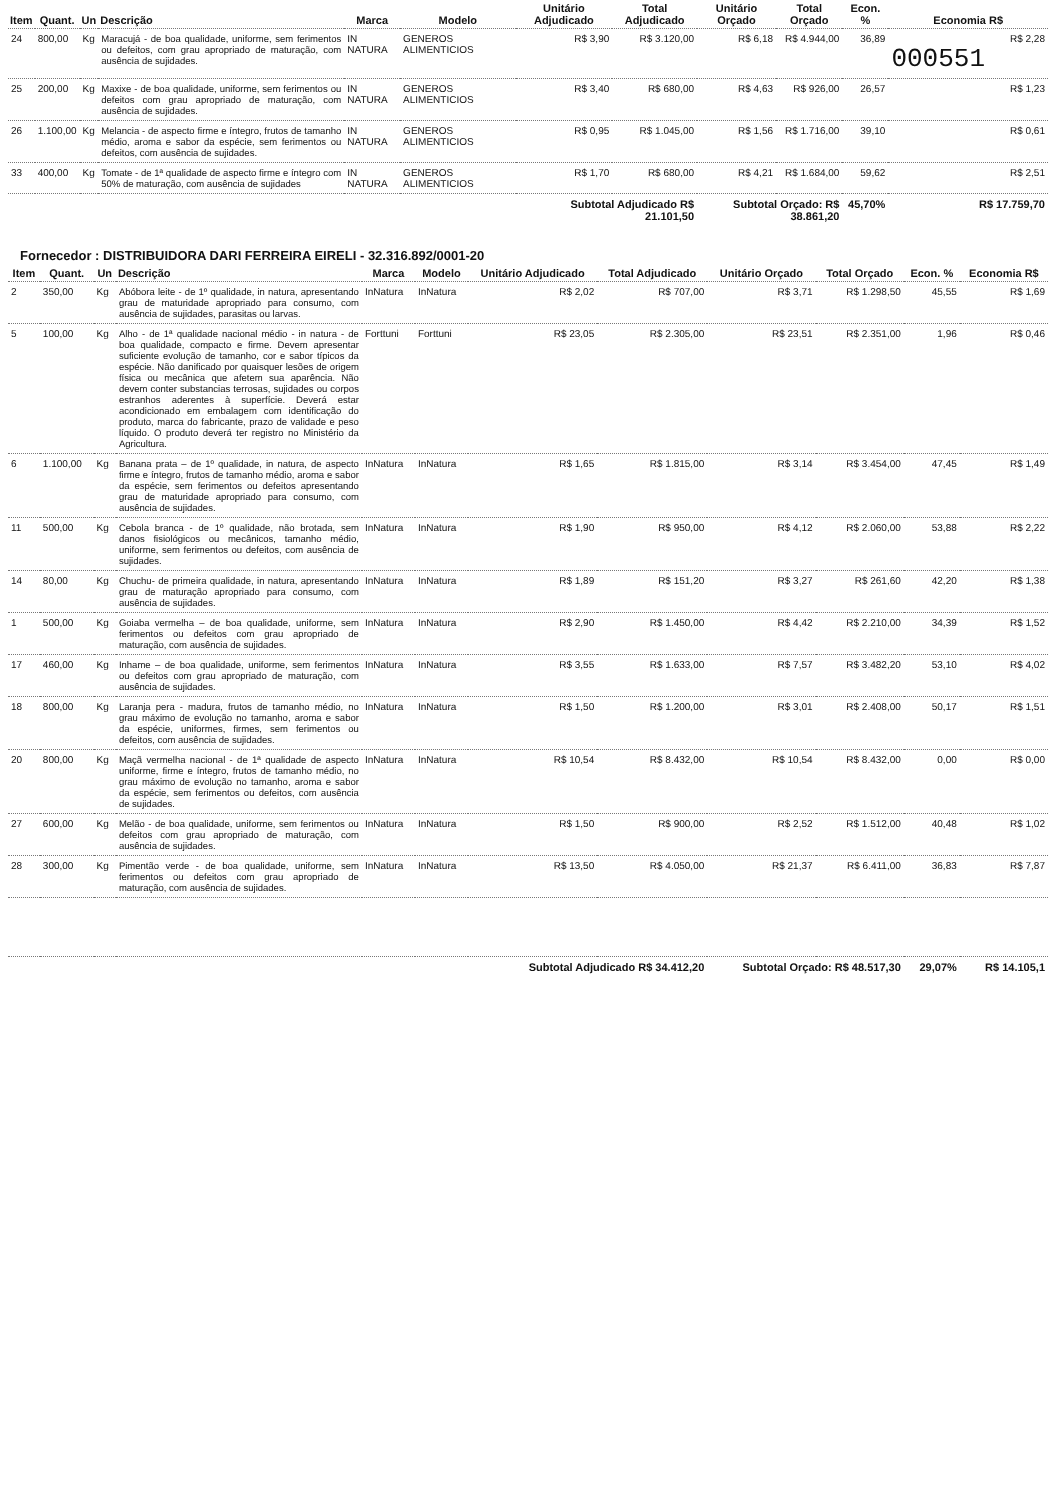| Item | Quant. | Un | Descrição | Marca | Modelo | Unitário Adjudicado | Total Adjudicado | Unitário Orçado | Total Orçado | Econ. % | Economia R$ |
| --- | --- | --- | --- | --- | --- | --- | --- | --- | --- | --- | --- |
| 24 | 800,00 | Kg | Maracujá - de boa qualidade, uniforme, sem ferimentos ou defeitos, com grau apropriado de maturação, com ausência de sujidades. | IN NATURA | GENEROS ALIMENTICIOS | R$ 3,90 | R$ 3.120,00 | R$ 6,18 | R$ 4.944,00 | 36,89 | R$ 2,28 000551 |
| 25 | 200,00 | Kg | Maxixe - de boa qualidade, uniforme, sem ferimentos ou defeitos com grau apropriado de maturação, com ausência de sujidades. | IN NATURA | GENEROS ALIMENTICIOS | R$ 3,40 | R$ 680,00 | R$ 4,63 | R$ 926,00 | 26,57 | R$ 1,23 |
| 26 | 1.100,00 | Kg | Melancia - de aspecto firme e íntegro, frutos de tamanho médio, aroma e sabor da espécie, sem ferimentos ou defeitos, com ausência de sujidades. | IN NATURA | GENEROS ALIMENTICIOS | R$ 0,95 | R$ 1.045,00 | R$ 1,56 | R$ 1.716,00 | 39,10 | R$ 0,61 |
| 33 | 400,00 | Kg | Tomate - de 1ª qualidade de aspecto firme e íntegro com 50% de maturação, com ausência de sujidades | IN NATURA | GENEROS ALIMENTICIOS | R$ 1,70 | R$ 680,00 | R$ 4,21 | R$ 1.684,00 | 59,62 | R$ 2,51 |
| | | | | | | Subtotal Adjudicado R$ 21.101,50 | | Subtotal Orçado: R$ 38.861,20 | | 45,70% | R$ 17.759,70 |
Fornecedor : DISTRIBUIDORA DARI FERREIRA EIRELI - 32.316.892/0001-20
| Item | Quant. | Un | Descrição | Marca | Modelo | Unitário Adjudicado | Total Adjudicado | Unitário Orçado | Total Orçado | Econ. % | Economia R$ |
| --- | --- | --- | --- | --- | --- | --- | --- | --- | --- | --- | --- |
| 2 | 350,00 | Kg | Abóbora leite - de 1º qualidade, in natura, apresentando grau de maturidade apropriado para consumo, com ausência de sujidades, parasitas ou larvas. | InNatura | InNatura | R$ 2,02 | R$ 707,00 | R$ 3,71 | R$ 1.298,50 | 45,55 | R$ 1,69 |
| 5 | 100,00 | Kg | Alho - de 1ª qualidade nacional médio - in natura - de boa qualidade, compacto e firme. Devem apresentar suficiente evolução de tamanho, cor e sabor típicos da espécie. Não danificado por quaisquer lesões de origem física ou mecânica que afetem sua aparência. Não devem conter substancias terrosas, sujidades ou corpos estranhos aderentes à superfície. Deverá estar acondicionado em embalagem com identificação do produto, marca do fabricante, prazo de validade e peso líquido. O produto deverá ter registro no Ministério da Agricultura. | Forttuni | Forttuni | R$ 23,05 | R$ 2.305,00 | R$ 23,51 | R$ 2.351,00 | 1,96 | R$ 0,46 |
| 6 | 1.100,00 | Kg | Banana prata – de 1º qualidade, in natura, de aspecto firme e íntegro, frutos de tamanho médio, aroma e sabor da espécie, sem ferimentos ou defeitos apresentando grau de maturidade apropriado para consumo, com ausência de sujidades. | InNatura | InNatura | R$ 1,65 | R$ 1.815,00 | R$ 3,14 | R$ 3.454,00 | 47,45 | R$ 1,49 |
| 11 | 500,00 | Kg | Cebola branca - de 1º qualidade, não brotada, sem danos fisiológicos ou mecânicos, tamanho médio, uniforme, sem ferimentos ou defeitos, com ausência de sujidades. | InNatura | InNatura | R$ 1,90 | R$ 950,00 | R$ 4,12 | R$ 2.060,00 | 53,88 | R$ 2,22 |
| 14 | 80,00 | Kg | Chuchu- de primeira qualidade, in natura, apresentando grau de maturação apropriado para consumo, com ausência de sujidades. | InNatura | InNatura | R$ 1,89 | R$ 151,20 | R$ 3,27 | R$ 261,60 | 42,20 | R$ 1,38 |
| 1 | 500,00 | Kg | Goiaba vermelha – de boa qualidade, uniforme, sem ferimentos ou defeitos com grau apropriado de maturação, com ausência de sujidades. | InNatura | InNatura | R$ 2,90 | R$ 1.450,00 | R$ 4,42 | R$ 2.210,00 | 34,39 | R$ 1,52 |
| 17 | 460,00 | Kg | Inhame – de boa qualidade, uniforme, sem ferimentos ou defeitos com grau apropriado de maturação, com ausência de sujidades. | InNatura | InNatura | R$ 3,55 | R$ 1.633,00 | R$ 7,57 | R$ 3.482,20 | 53,10 | R$ 4,02 |
| 18 | 800,00 | Kg | Laranja pera - madura, frutos de tamanho médio, no grau máximo de evolução no tamanho, aroma e sabor da espécie, uniformes, firmes, sem ferimentos ou defeitos, com ausência de sujidades. | InNatura | InNatura | R$ 1,50 | R$ 1.200,00 | R$ 3,01 | R$ 2.408,00 | 50,17 | R$ 1,51 |
| 20 | 800,00 | Kg | Maçã vermelha nacional - de 1ª qualidade de aspecto uniforme, firme e íntegro, frutos de tamanho médio, no grau máximo de evolução no tamanho, aroma e sabor da espécie, sem ferimentos ou defeitos, com ausência de sujidades. | InNatura | InNatura | R$ 10,54 | R$ 8.432,00 | R$ 10,54 | R$ 8.432,00 | 0,00 | R$ 0,00 |
| 27 | 600,00 | Kg | Melão - de boa qualidade, uniforme, sem ferimentos ou defeitos com grau apropriado de maturação, com ausência de sujidades. | InNatura | InNatura | R$ 1,50 | R$ 900,00 | R$ 2,52 | R$ 1.512,00 | 40,48 | R$ 1,02 |
| 28 | 300,00 | Kg | Pimentão verde - de boa qualidade, uniforme, sem ferimentos ou defeitos com grau apropriado de maturação, com ausência de sujidades. | InNatura | InNatura | R$ 13,50 | R$ 4.050,00 | R$ 21,37 | R$ 6.411,00 | 36,83 | R$ 7,87 |
| | | | | | | Subtotal Adjudicado R$ 34.412,20 | | Subtotal Orçado: R$ 48.517,30 | | 29,07% | R$ 14.105,1 |